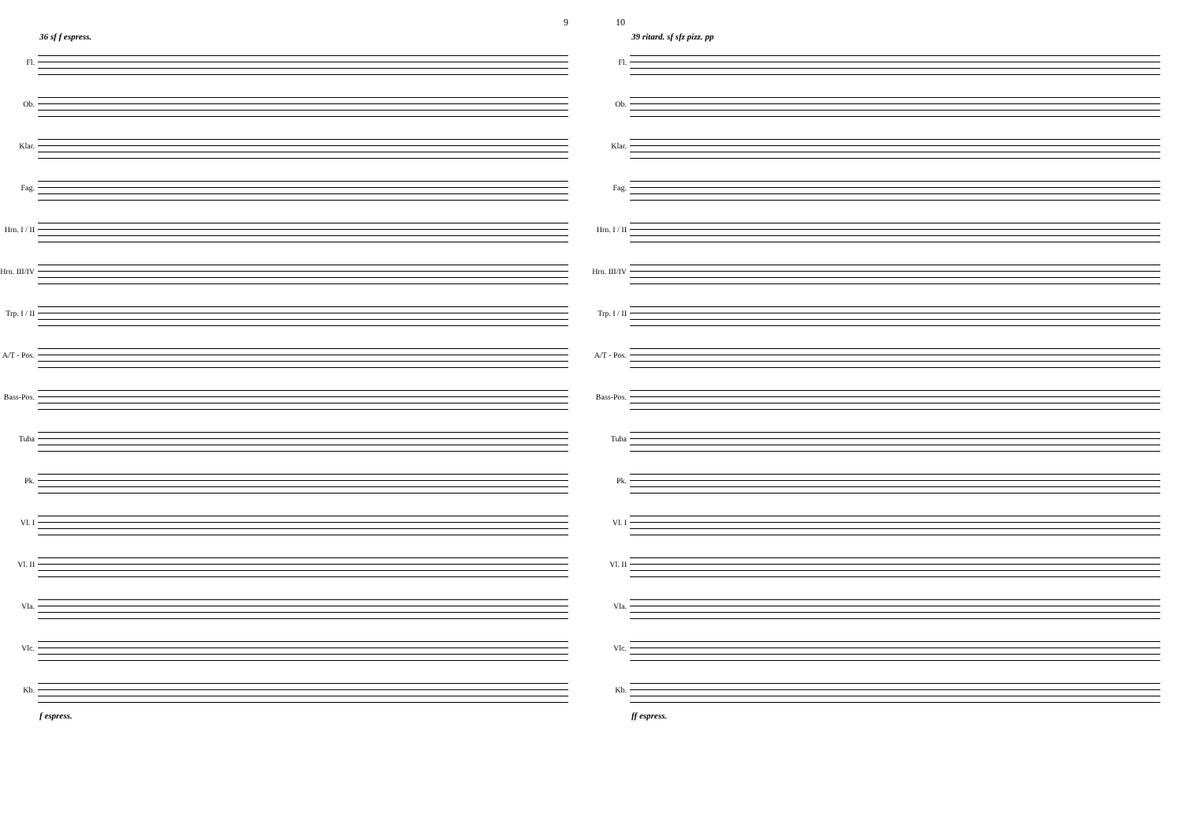9
36 sf f espress.
Fl.
Ob.
Klar.
Fag.
Hrn. I / II
Hrn. III/IV
Trp. I / II
A/T - Pos.
Bass-Pos.
Tuba
Pk.
Vl. I
Vl. II
Vla.
Vlc.
Kb.
f espress.
10
39 ritard. sf sfz pizz. pp
Fl.
Ob.
Klar.
Fag.
Hrn. I / II
Hrn. III/IV
Trp. I / II
A/T - Pos.
Bass-Pos.
Tuba
Pk.
Vl. I
Vl. II
Vla.
Vlc.
Kb.
ff espress.